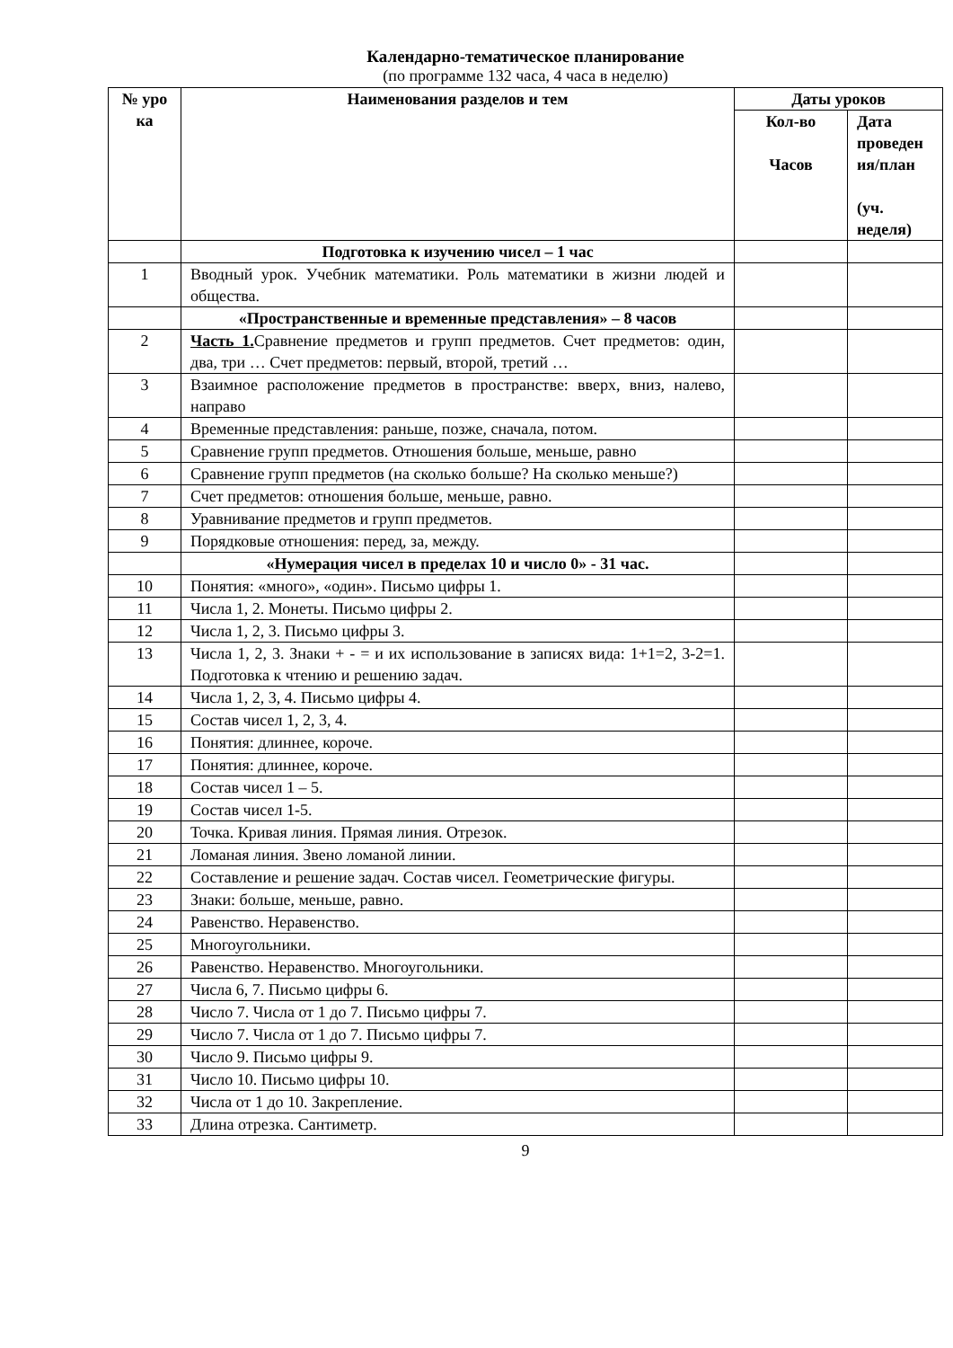Календарно-тематическое планирование
(по программе 132 часа, 4 часа в неделю)
| № уро ка | Наименования разделов и тем | Даты уроков | |
| --- | --- | --- | --- |
| | | Кол-во Часов | Дата проведен ия/план (уч. неделя) |
| | Подготовка к изучению чисел – 1 час | | |
| 1 | Вводный урок. Учебник математики. Роль математики в жизни людей и общества. | | |
| | «Пространственные и временные представления» – 8 часов | | |
| 2 | Часть 1. Сравнение предметов и групп предметов. Счет предметов: один, два, три … Счет предметов: первый, второй, третий … | | |
| 3 | Взаимное расположение предметов в пространстве: вверх, вниз, налево, направо | | |
| 4 | Временные представления: раньше, позже, сначала, потом. | | |
| 5 | Сравнение групп предметов. Отношения больше, меньше, равно | | |
| 6 | Сравнение групп предметов (на сколько больше? На сколько меньше?) | | |
| 7 | Счет предметов: отношения больше, меньше, равно. | | |
| 8 | Уравнивание предметов и групп предметов. | | |
| 9 | Порядковые отношения: перед, за, между. | | |
| | «Нумерация чисел в пределах 10 и число 0» - 31 час. | | |
| 10 | Понятия: «много», «один». Письмо цифры 1. | | |
| 11 | Числа 1, 2. Монеты. Письмо цифры 2. | | |
| 12 | Числа 1, 2, 3. Письмо цифры 3. | | |
| 13 | Числа 1, 2, 3. Знаки + - = и их использование в записях вида: 1+1=2, 3-2=1. Подготовка к чтению и решению задач. | | |
| 14 | Числа 1, 2, 3, 4. Письмо цифры 4. | | |
| 15 | Состав чисел 1, 2, 3, 4. | | |
| 16 | Понятия: длиннее, короче. | | |
| 17 | Понятия: длиннее, короче. | | |
| 18 | Состав чисел 1 – 5. | | |
| 19 | Состав чисел 1-5. | | |
| 20 | Точка. Кривая линия. Прямая линия. Отрезок. | | |
| 21 | Ломаная линия. Звено ломаной линии. | | |
| 22 | Составление и решение задач. Состав чисел. Геометрические фигуры. | | |
| 23 | Знаки: больше, меньше, равно. | | |
| 24 | Равенство. Неравенство. | | |
| 25 | Многоугольники. | | |
| 26 | Равенство. Неравенство. Многоугольники. | | |
| 27 | Числа 6, 7. Письмо цифры 6. | | |
| 28 | Число 7. Числа от 1 до 7. Письмо цифры 7. | | |
| 29 | Число 7. Числа от 1 до 7. Письмо цифры 7. | | |
| 30 | Число 9. Письмо цифры 9. | | |
| 31 | Число 10. Письмо цифры 10. | | |
| 32 | Числа от 1 до 10. Закрепление. | | |
| 33 | Длина отрезка. Сантиметр. | | |
9